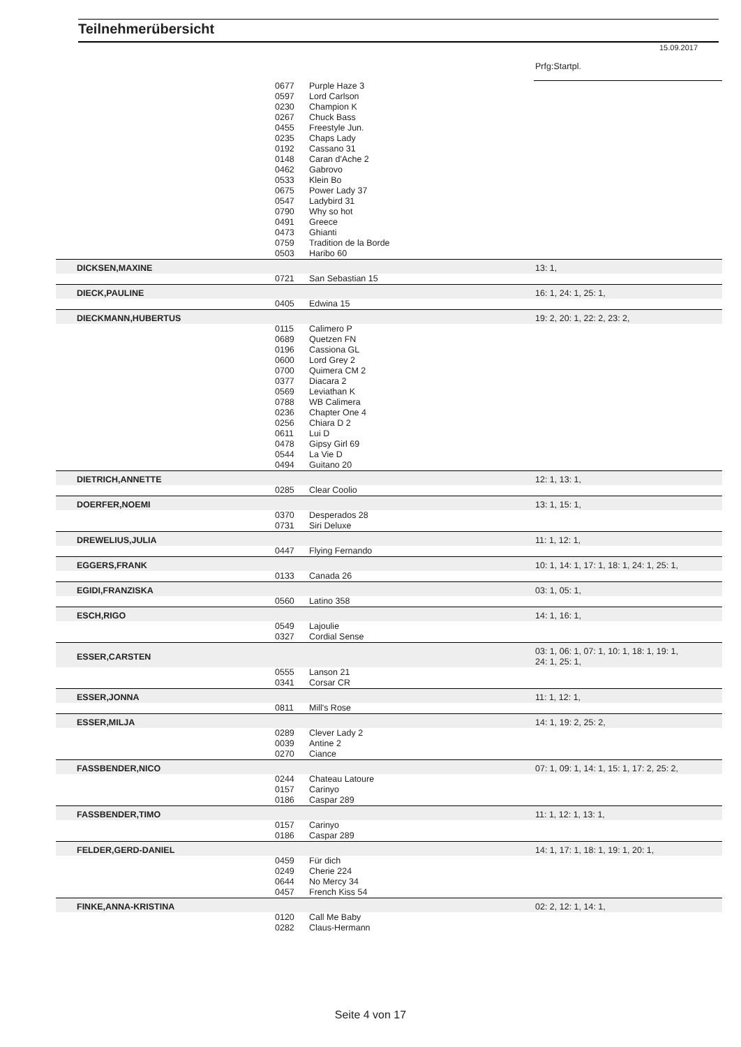Teilnehmerübersicht
15.09.2017
| | | | Prfg:Startpl. |
| | 0677 | Purple Haze 3 | |
| | 0597 | Lord Carlson | |
| | 0230 | Champion K | |
| | 0267 | Chuck Bass | |
| | 0455 | Freestyle Jun. | |
| | 0235 | Chaps Lady | |
| | 0192 | Cassano 31 | |
| | 0148 | Caran d'Ache 2 | |
| | 0462 | Gabrovo | |
| | 0533 | Klein Bo | |
| | 0675 | Power Lady 37 | |
| | 0547 | Ladybird 31 | |
| | 0790 | Why so hot | |
| | 0491 | Greece | |
| | 0473 | Ghianti | |
| | 0759 | Tradition de la Borde | |
| | 0503 | Haribo 60 | |
| DICKSEN,MAXINE | | | 13: 1, |
| | 0721 | San Sebastian 15 | |
| DIECK,PAULINE | | | 16: 1, 24: 1, 25: 1, |
| | 0405 | Edwina 15 | |
| DIECKMANN,HUBERTUS | | | 19: 2, 20: 1, 22: 2, 23: 2, |
| | 0115 | Calimero P | |
| | 0689 | Quetzen FN | |
| | 0196 | Cassiona GL | |
| | 0600 | Lord Grey 2 | |
| | 0700 | Quimera CM 2 | |
| | 0377 | Diacara 2 | |
| | 0569 | Leviathan K | |
| | 0788 | WB Calimera | |
| | 0236 | Chapter One 4 | |
| | 0256 | Chiara D 2 | |
| | 0611 | Lui D | |
| | 0478 | Gipsy Girl 69 | |
| | 0544 | La Vie D | |
| | 0494 | Guitano 20 | |
| DIETRICH,ANNETTE | | | 12: 1, 13: 1, |
| | 0285 | Clear Coolio | |
| DOERFER,NOEMI | | | 13: 1, 15: 1, |
| | 0370 | Desperados 28 | |
| | 0731 | Siri Deluxe | |
| DREWELIUS,JULIA | | | 11: 1, 12: 1, |
| | 0447 | Flying Fernando | |
| EGGERS,FRANK | | | 10: 1, 14: 1, 17: 1, 18: 1, 24: 1, 25: 1, |
| | 0133 | Canada 26 | |
| EGIDI,FRANZISKA | | | 03: 1, 05: 1, |
| | 0560 | Latino 358 | |
| ESCH,RIGO | | | 14: 1, 16: 1, |
| | 0549 | Lajoulie | |
| | 0327 | Cordial Sense | |
| ESSER,CARSTEN | | | 03: 1, 06: 1, 07: 1, 10: 1, 18: 1, 19: 1, 24: 1, 25: 1, |
| | 0555 | Lanson 21 | |
| | 0341 | Corsar CR | |
| ESSER,JONNA | | | 11: 1, 12: 1, |
| | 0811 | Mill's Rose | |
| ESSER,MILJA | | | 14: 1, 19: 2, 25: 2, |
| | 0289 | Clever Lady 2 | |
| | 0039 | Antine 2 | |
| | 0270 | Ciance | |
| FASSBENDER,NICO | | | 07: 1, 09: 1, 14: 1, 15: 1, 17: 2, 25: 2, |
| | 0244 | Chateau Latoure | |
| | 0157 | Carinyo | |
| | 0186 | Caspar 289 | |
| FASSBENDER,TIMO | | | 11: 1, 12: 1, 13: 1, |
| | 0157 | Carinyo | |
| | 0186 | Caspar 289 | |
| FELDER,GERD-DANIEL | | | 14: 1, 17: 1, 18: 1, 19: 1, 20: 1, |
| | 0459 | Für dich | |
| | 0249 | Cherie 224 | |
| | 0644 | No Mercy 34 | |
| | 0457 | French Kiss 54 | |
| FINKE,ANNA-KRISTINA | | | 02: 2, 12: 1, 14: 1, |
| | 0120 | Call Me Baby | |
| | 0282 | Claus-Hermann | |
Seite 4 von 17